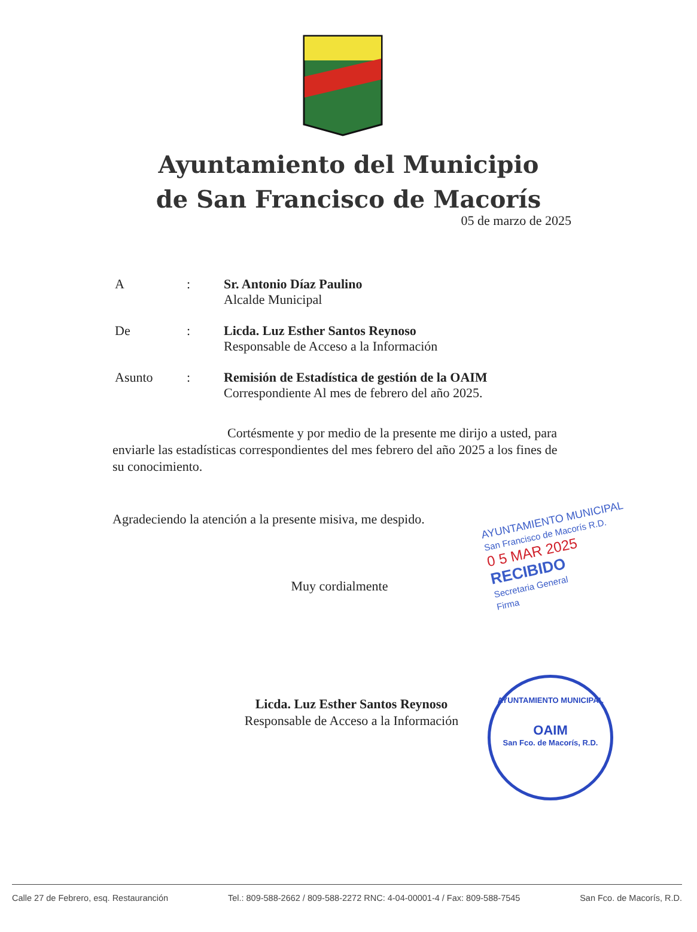Ayuntamiento del Municipio
de San Francisco de Macorís
05 de marzo de 2025
A : Sr. Antonio Díaz Paulino
Alcalde Municipal
De : Licda. Luz Esther Santos Reynoso
Responsable de Acceso a la Información
Asunto : Remisión de Estadística de gestión de la OAIM
Correspondiente Al mes de febrero del año 2025.
Cortésmente y por medio de la presente me dirijo a usted, para enviarle las estadísticas correspondientes del mes febrero del año 2025 a los fines de su conocimiento.
Agradeciendo la atención a la presente misiva, me despido.
Muy cordialmente
Licda. Luz Esther Santos Reynoso
Responsable de Acceso a la Información
AYUNTAMIENTO MUNICIPAL
San Francisco de Macorís R.D.
0 5 MAR 2025
RECIBIDO
Secretaria General
Firma
AYUNTAMIENTO MUNICIPAL
OAIM
San Fco. de Macorís, R.D.
Calle 27 de Febrero, esq. Restauranción Tel.: 809-588-2662 / 809-588-2272 RNC: 4-04-00001-4 / Fax: 809-588-7545 San Fco. de Macorís, R.D.